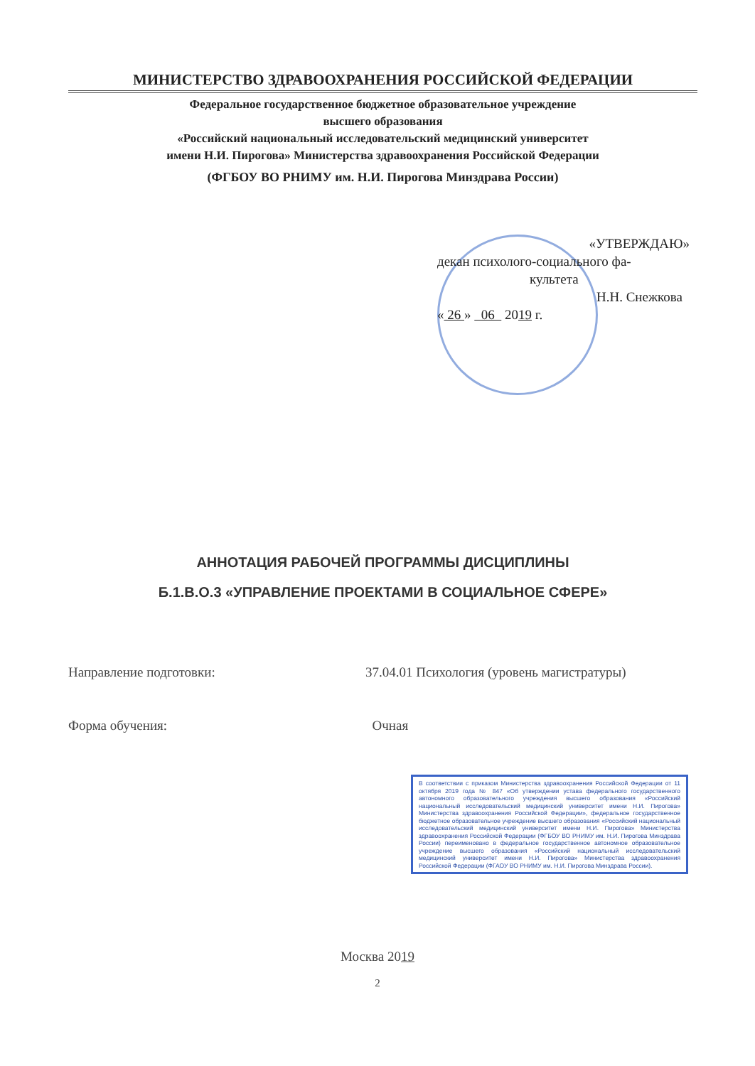МИНИСТЕРСТВО ЗДРАВООХРАНЕНИЯ РОССИЙСКОЙ ФЕДЕРАЦИИ
Федеральное государственное бюджетное образовательное учреждение
высшего образования
«Российский национальный исследовательский медицинский университет
имени Н.И. Пирогова» Министерства здравоохранения Российской Федерации
(ФГБОУ ВО РНИМУ им. Н.И. Пирогова Минздрава России)
«УТВЕРЖДАЮ»
декан психолого-социального фа-
культета
Н.Н. Снежкова
« 26 » 06 2019 г.
АННОТАЦИЯ РАБОЧЕЙ ПРОГРАММЫ ДИСЦИПЛИНЫ
Б.1.В.О.3 «УПРАВЛЕНИЕ ПРОЕКТАМИ В СОЦИАЛЬНОЕ СФЕРЕ»
Направление подготовки: 37.04.01 Психология (уровень магистратуры)
Форма обучения: Очная
В соответствии с приказом Министерства здравоохранения Российской Федерации от 11 октября 2019 года № 847 «Об утверждении устава федерального государственного автономного образовательного учреждения высшего образования «Российский национальный исследовательский медицинский университет имени Н.И. Пирогова» Министерства здравоохранения Российской Федерации», федеральное государственное бюджетное образовательное учреждение высшего образования «Российский национальный исследовательский медицинский университет имени Н.И. Пирогова» Министерства здравоохранения Российской Федерации (ФГБОУ ВО РНИМУ им. Н.И. Пирогова Минздрава России) переименовано в федеральное государственное автономное образовательное учреждение высшего образования «Российский национальный исследовательский медицинский университет имени Н.И. Пирогова» Министерства здравоохранения Российской Федерации (ФГАОУ ВО РНИМУ им. Н.И. Пирогова Минздрава России).
Москва 2019
2